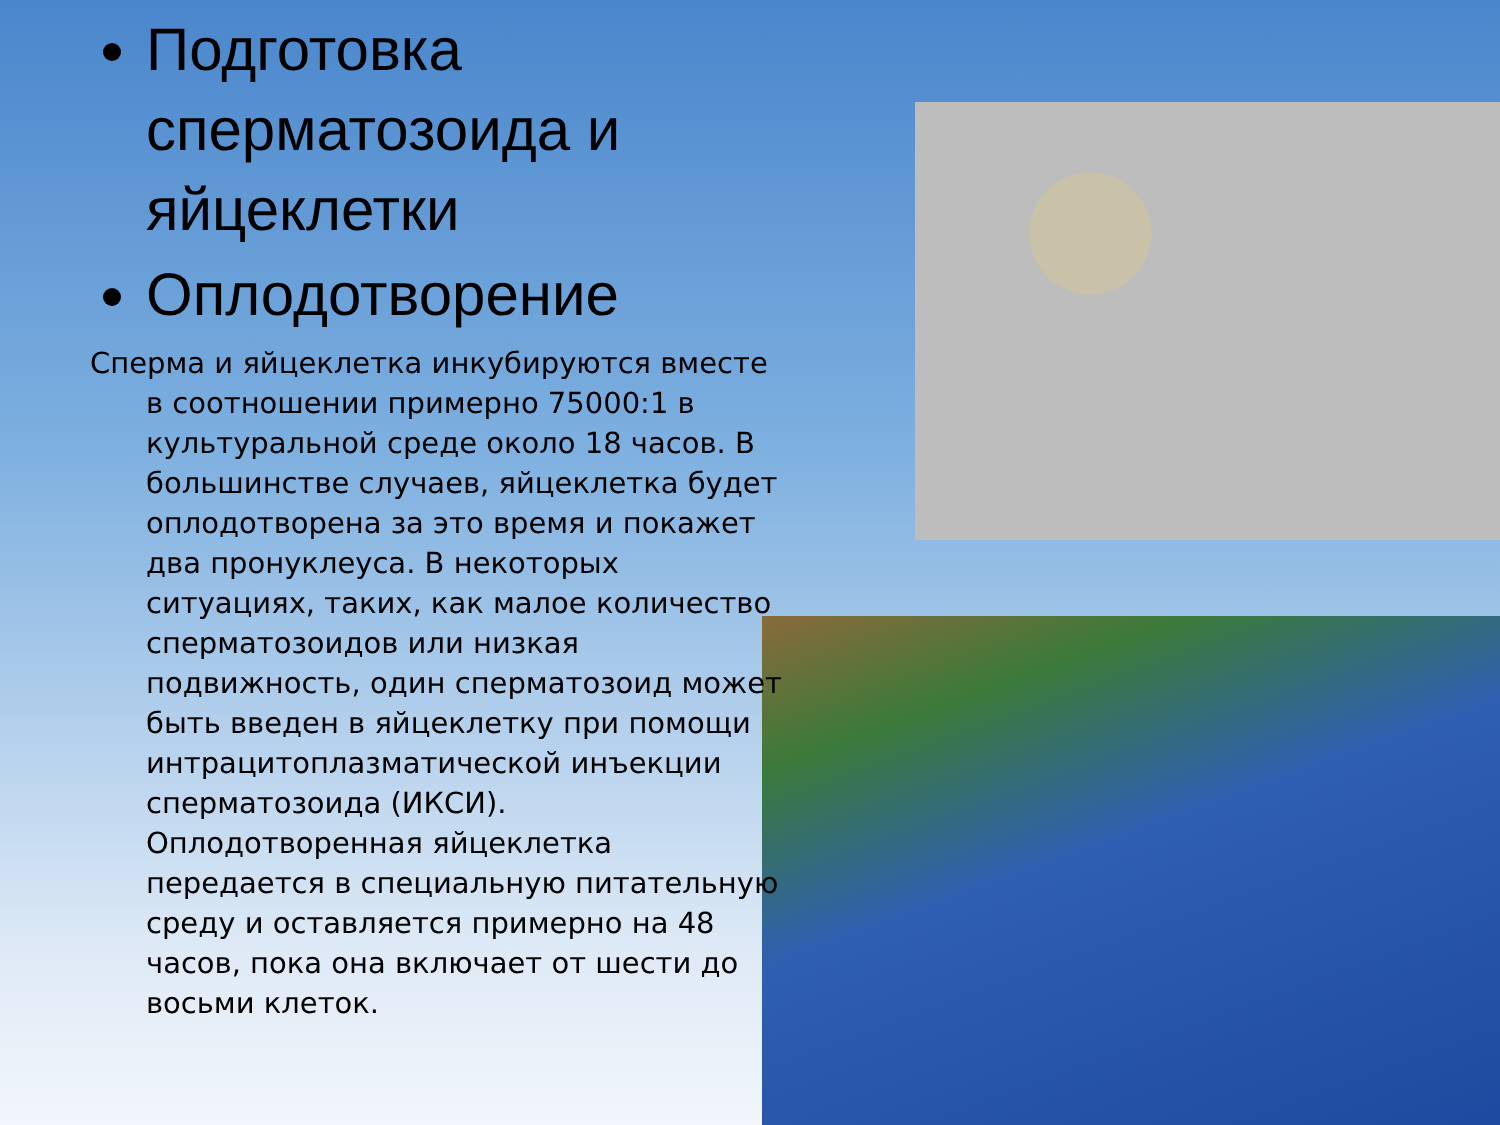Подготовка сперматозоида и яйцеклетки
Оплодотворение
Сперма и яйцеклетка инкубируются вместе в соотношении примерно 75000:1 в культуральной среде около 18 часов. В большинстве случаев, яйцеклетка будет оплодотворена за это время и покажет два пронуклеуса. В некоторых ситуациях, таких, как малое количество сперматозоидов или низкая подвижность, один сперматозоид может быть введен в яйцеклетку при помощи интрацитоплазматической инъекции сперматозоида (ИКСИ). Оплодотворенная яйцеклетка передается в специальную питательную среду и оставляется примерно на 48 часов, пока она включает от шести до восьми клеток.